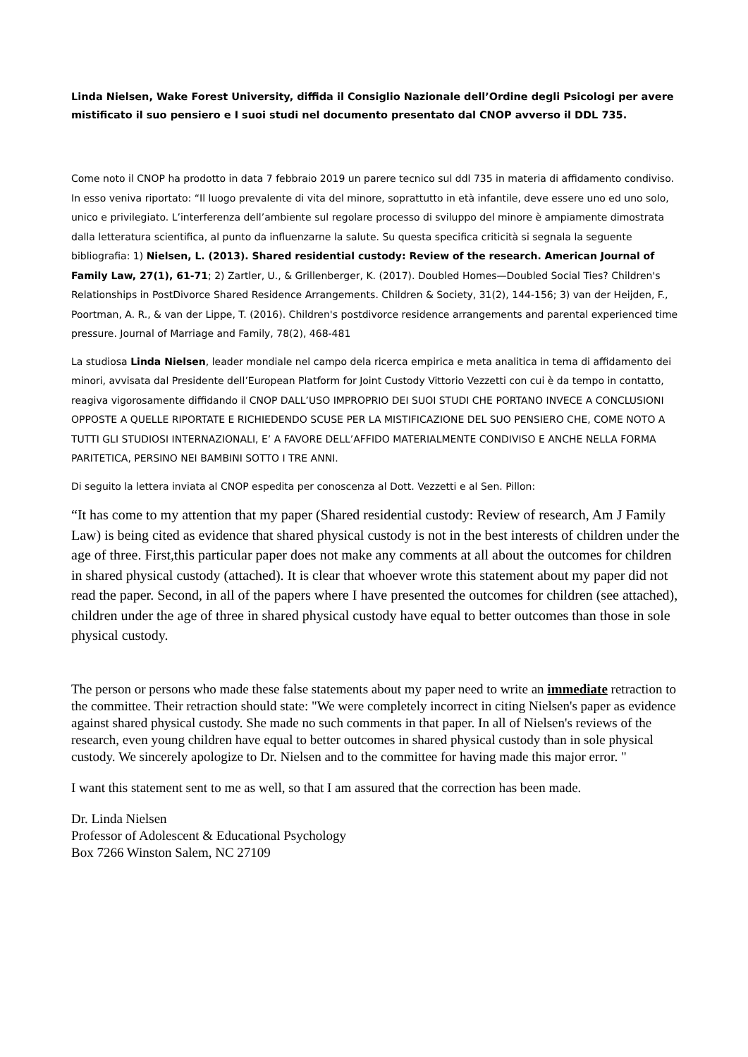Linda Nielsen, Wake Forest University, diffida il Consiglio Nazionale dell’Ordine degli Psicologi per avere mistificato il suo pensiero e I suoi studi nel documento presentato dal CNOP avverso il DDL 735.
Come noto il CNOP ha prodotto in data 7 febbraio 2019 un parere tecnico sul ddl 735 in materia di affidamento condiviso. In esso veniva riportato: “Il luogo prevalente di vita del minore, soprattutto in età infantile, deve essere uno ed uno solo, unico e privilegiato. L’interferenza dell’ambiente sul regolare processo di sviluppo del minore è ampiamente dimostrata dalla letteratura scientifica, al punto da influenzarne la salute. Su questa specifica criticità si segnala la seguente bibliografia: 1) Nielsen, L. (2013). Shared residential custody: Review of the research. American Journal of Family Law, 27(1), 61-71; 2) Zartler, U., & Grillenberger, K. (2017). Doubled Homes—Doubled Social Ties? Children's Relationships in PostDivorce Shared Residence Arrangements. Children & Society, 31(2), 144-156; 3) van der Heijden, F., Poortman, A. R., & van der Lippe, T. (2016). Children's postdivorce residence arrangements and parental experienced time pressure. Journal of Marriage and Family, 78(2), 468-481
La studiosa Linda Nielsen, leader mondiale nel campo dela ricerca empirica e meta analitica in tema di affidamento dei minori, avvisata dal Presidente dell’European Platform for Joint Custody Vittorio Vezzetti con cui è da tempo in contatto, reagiva vigorosamente diffidando il CNOP DALL’USO IMPROPRIO DEI SUOI STUDI CHE PORTANO INVECE A CONCLUSIONI OPPOSTE A QUELLE RIPORTATE E RICHIEDENDO SCUSE PER LA MISTIFICAZIONE DEL SUO PENSIERO CHE, COME NOTO A TUTTI GLI STUDIOSI INTERNAZIONALI, E’ A FAVORE DELL’AFFIDO MATERIALMENTE CONDIVISO E ANCHE NELLA FORMA PARITETICA, PERSINO NEI BAMBINI SOTTO I TRE ANNI.
Di seguito la lettera inviata al CNOP espedita per conoscenza al Dott. Vezzetti e al Sen. Pillon:
“It has come to my attention that my paper (Shared residential custody: Review of research, Am J Family Law) is being cited as evidence that shared physical custody is not in the best interests of children under the age of three. First,this particular paper does not make any comments at all about the outcomes for children in shared physical custody (attached). It is clear that whoever wrote this statement about my paper did not read the paper. Second, in all of the papers where I have presented the outcomes for children (see attached), children under the age of three in shared physical custody have equal to better outcomes than those in sole physical custody.
The person or persons who made these false statements about my paper need to write an immediate retraction to the committee. Their retraction should state: "We were completely incorrect in citing Nielsen's paper as evidence against shared physical custody. She made no such comments in that paper. In all of Nielsen's reviews of the research, even young children have equal to better outcomes in shared physical custody than in sole physical custody. We sincerely apologize to Dr. Nielsen and to the committee for having made this major error. "
I want this statement sent to me as well, so that I am assured that the correction has been made.
Dr. Linda Nielsen
Professor of Adolescent & Educational Psychology
Box 7266 Winston Salem, NC 27109